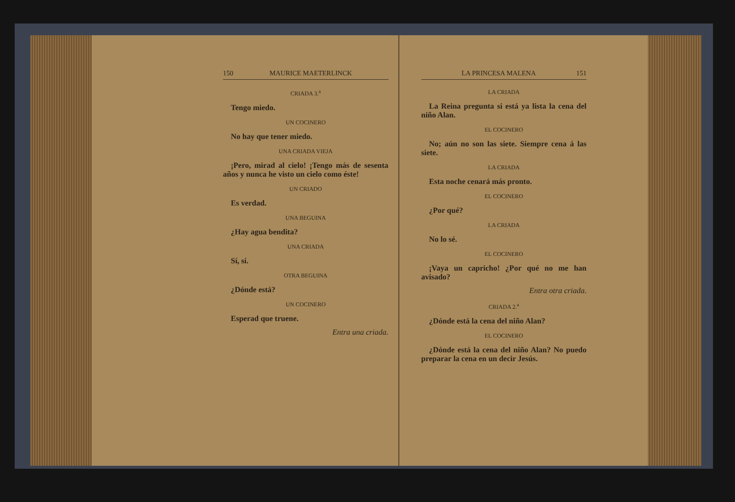150 MAURICE MAETERLINCK
CRIADA 3.<sup>a</sup>
Tengo miedo.
UN COCINERO
No hay que tener miedo.
UNA CRIADA VIEJA
¡Pero, mirad al cielo! ¡Tengo más de sesenta años y nunca he visto un cielo como éste!
UN CRIADO
Es verdad.
UNA BEGUINA
¿Hay agua bendita?
UNA CRIADA
Sí, sí.
OTRA BEGUINA
¿Dónde está?
UN COCINERO
Esperad que truene.
Entra una criada.
LA PRINCESA MALENA 151
LA CRIADA
La Reina pregunta si está ya lista la cena del niño Alan.
EL COCINERO
No; aún no son las siete. Siempre cena á las siete.
LA CRIADA
Esta noche cenará más pronto.
EL COCINERO
¿Por qué?
LA CRIADA
No lo sé.
EL COCINERO
¡Vaya un capricho! ¿Por qué no me han avisado?
Entra otra criada.
CRIADA 2.<sup>a</sup>
¿Dónde está la cena del niño Alan?
EL COCINERO
¿Dónde está la cena del niño Alan? No puedo preparar la cena en un decir Jesús.